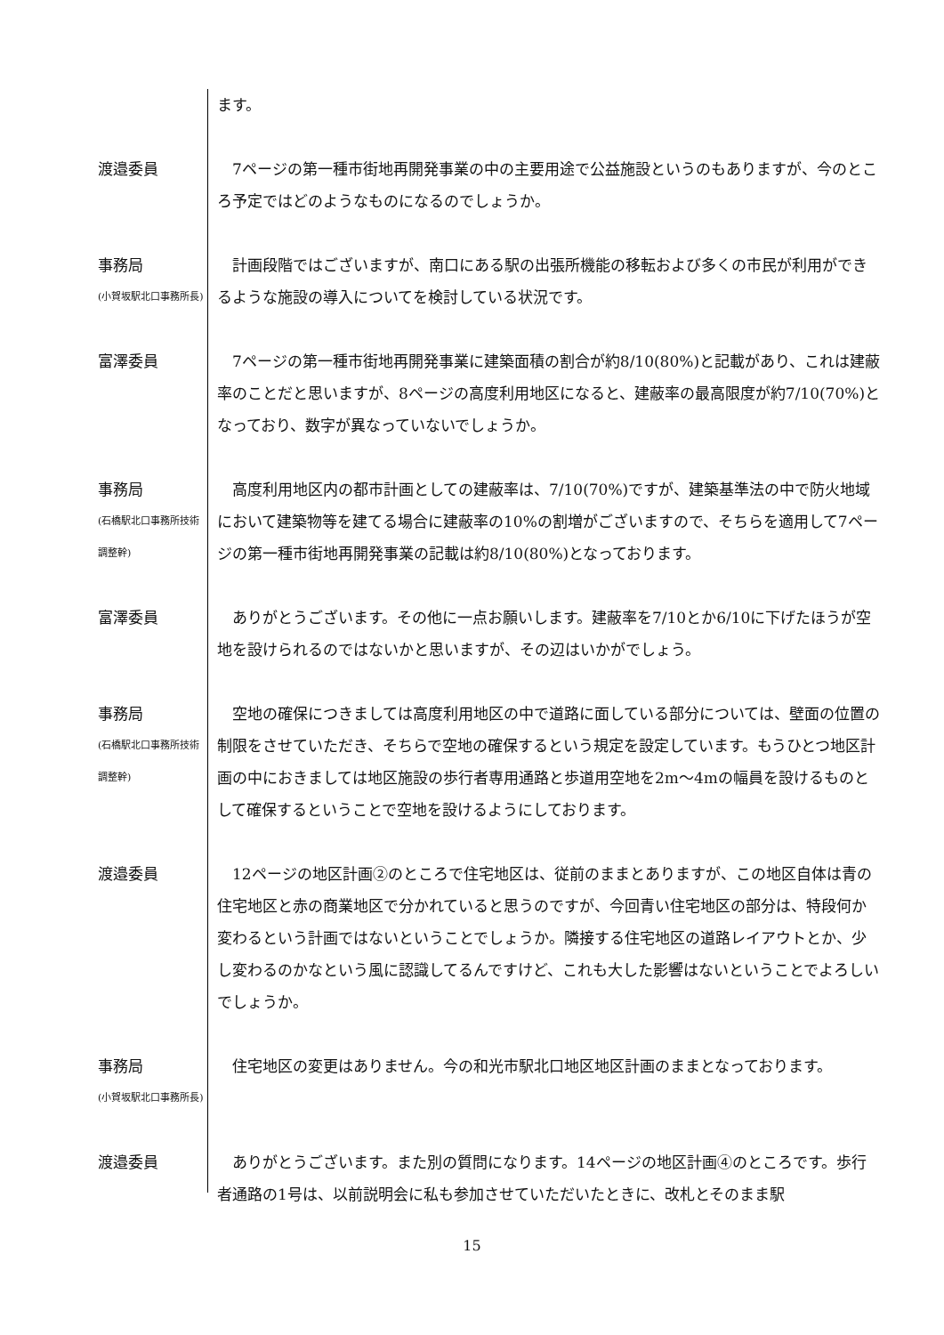ます。
渡邉委員 　7ページの第一種市街地再開発事業の中の主要用途で公益施設というのもありますが、今のところ予定ではどのようなものになるのでしょうか。
事務局
(小賀坂駅北口事務所長)
　計画段階ではございますが、南口にある駅の出張所機能の移転および多くの市民が利用ができるような施設の導入についてを検討している状況です。
富澤委員 　7ページの第一種市街地再開発事業に建築面積の割合が約8/10(80%)と記載があり、これは建蔽率のことだと思いますが、8ページの高度利用地区になると、建蔽率の最高限度が約7/10(70%)となっており、数字が異なっていないでしょうか。
事務局
(石橋駅北口事務所技術調整幹)
　高度利用地区内の都市計画としての建蔽率は、7/10(70%)ですが、建築基準法の中で防火地域において建築物等を建てる場合に建蔽率の10%の割増がございますので、そちらを適用して7ページの第一種市街地再開発事業の記載は約8/10(80%)となっております。
富澤委員 　ありがとうございます。その他に一点お願いします。建蔽率を7/10とか6/10に下げたほうが空地を設けられるのではないかと思いますが、その辺はいかがでしょう。
事務局
(石橋駅北口事務所技術調整幹)
　空地の確保につきましては高度利用地区の中で道路に面している部分については、壁面の位置の制限をさせていただき、そちらで空地の確保するという規定を設定しています。もうひとつ地区計画の中におきましては地区施設の歩行者専用通路と歩道用空地を2m～4mの幅員を設けるものとして確保するということで空地を設けるようにしております。
渡邉委員 　12ページの地区計画②のところで住宅地区は、従前のままとありますが、この地区自体は青の住宅地区と赤の商業地区で分かれていると思うのですが、今回青い住宅地区の部分は、特段何か変わるという計画ではないということでしょうか。隣接する住宅地区の道路レイアウトとか、少し変わるのかなという風に認識してるんですけど、これも大した影響はないということでよろしいでしょうか。
事務局
(小賀坂駅北口事務所長)
　住宅地区の変更はありません。今の和光市駅北口地区地区計画のままとなっております。
渡邉委員 　ありがとうございます。また別の質問になります。14ページの地区計画④のところです。歩行者通路の1号は、以前説明会に私も参加させていただいたときに、改札とそのまま駅
15